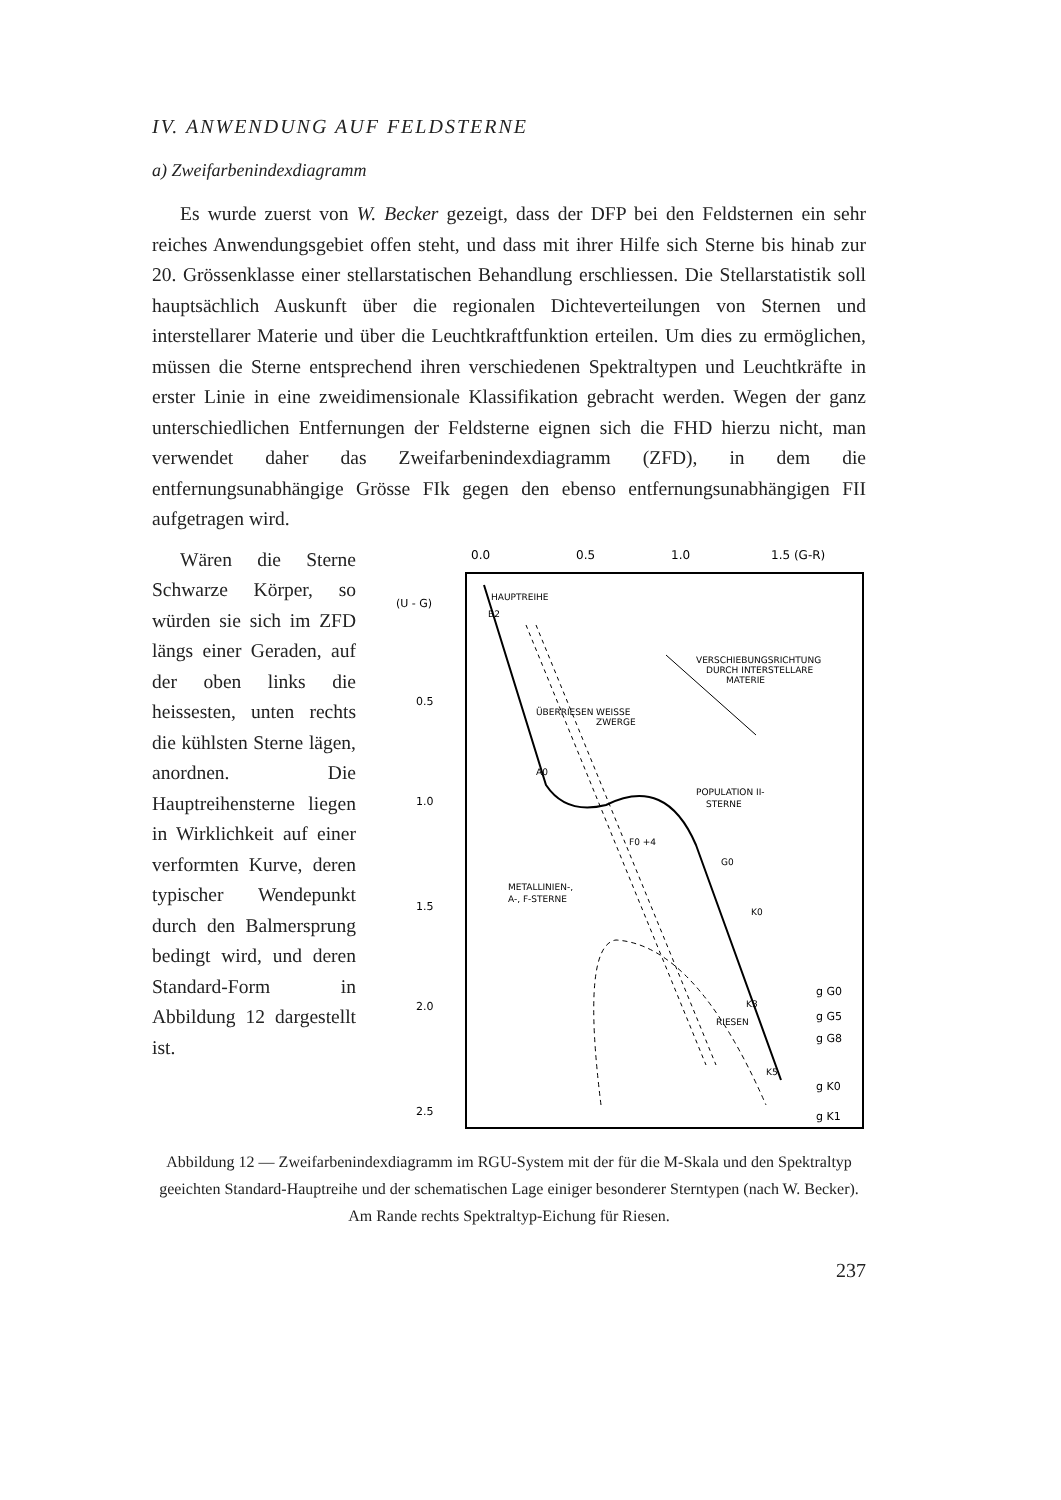IV. ANWENDUNG AUF FELDSTERNE
a) Zweifarbenindexdiagramm
Es wurde zuerst von W. Becker gezeigt, dass der DFP bei den Feldsternen ein sehr reiches Anwendungsgebiet offen steht, und dass mit ihrer Hilfe sich Sterne bis hinab zur 20. Grössenklasse einer stellarstatischen Behandlung erschliessen. Die Stellarstatistik soll hauptsächlich Auskunft über die regionalen Dichteverteilungen von Sternen und interstellarer Materie und über die Leuchtkraftfunktion erteilen. Um dies zu ermöglichen, müssen die Sterne entsprechend ihren verschiedenen Spektraltypen und Leuchtkräfte in erster Linie in eine zweidimensionale Klassifikation gebracht werden. Wegen der ganz unterschiedlichen Entfernungen der Feldsterne eignen sich die FHD hierzu nicht, man verwendet daher das Zweifarbenindexdiagramm (ZFD), in dem die entfernungsunabhängige Grösse FIk gegen den ebenso entfernungsunabhängigen FII aufgetragen wird.
Wären die Sterne Schwarze Körper, so würden sie sich im ZFD längs einer Geraden, auf der oben links die heissesten, unten rechts die kühlsten Sterne lägen, anordnen. Die Hauptreihensterne liegen in Wirklichkeit auf einer verformten Kurve, deren typischer Wendepunkt durch den Balmersprung bedingt wird, und deren Standard-Form in Abbildung 12 dargestellt ist.
0.0
0.5
1.0
1.5 (G-R)
(U - G)
0.5
1.0
1.5
2.0
2.5
HAUPTREIHE
B2
VERSCHIEBUNGSRICHTUNG
DURCH INTERSTELLARE
MATERIE
WEISSE
ZWERGE
POPULATION II-
STERNE
METALLINIEN-,
A-, F-STERNE
A0
F0 +4
G0
K0
K3
K5
RIESEN
ÜBERRIESEN
g G0
g G5
g G8
g K0
g K1
Abbildung 12 — Zweifarbenindexdiagramm im RGU-System mit der für die M-Skala und den Spektraltyp geeichten Standard-Hauptreihe und der schematischen Lage einiger besonderer Sterntypen (nach W. Becker). Am Rande rechts Spektraltyp-Eichung für Riesen.
237